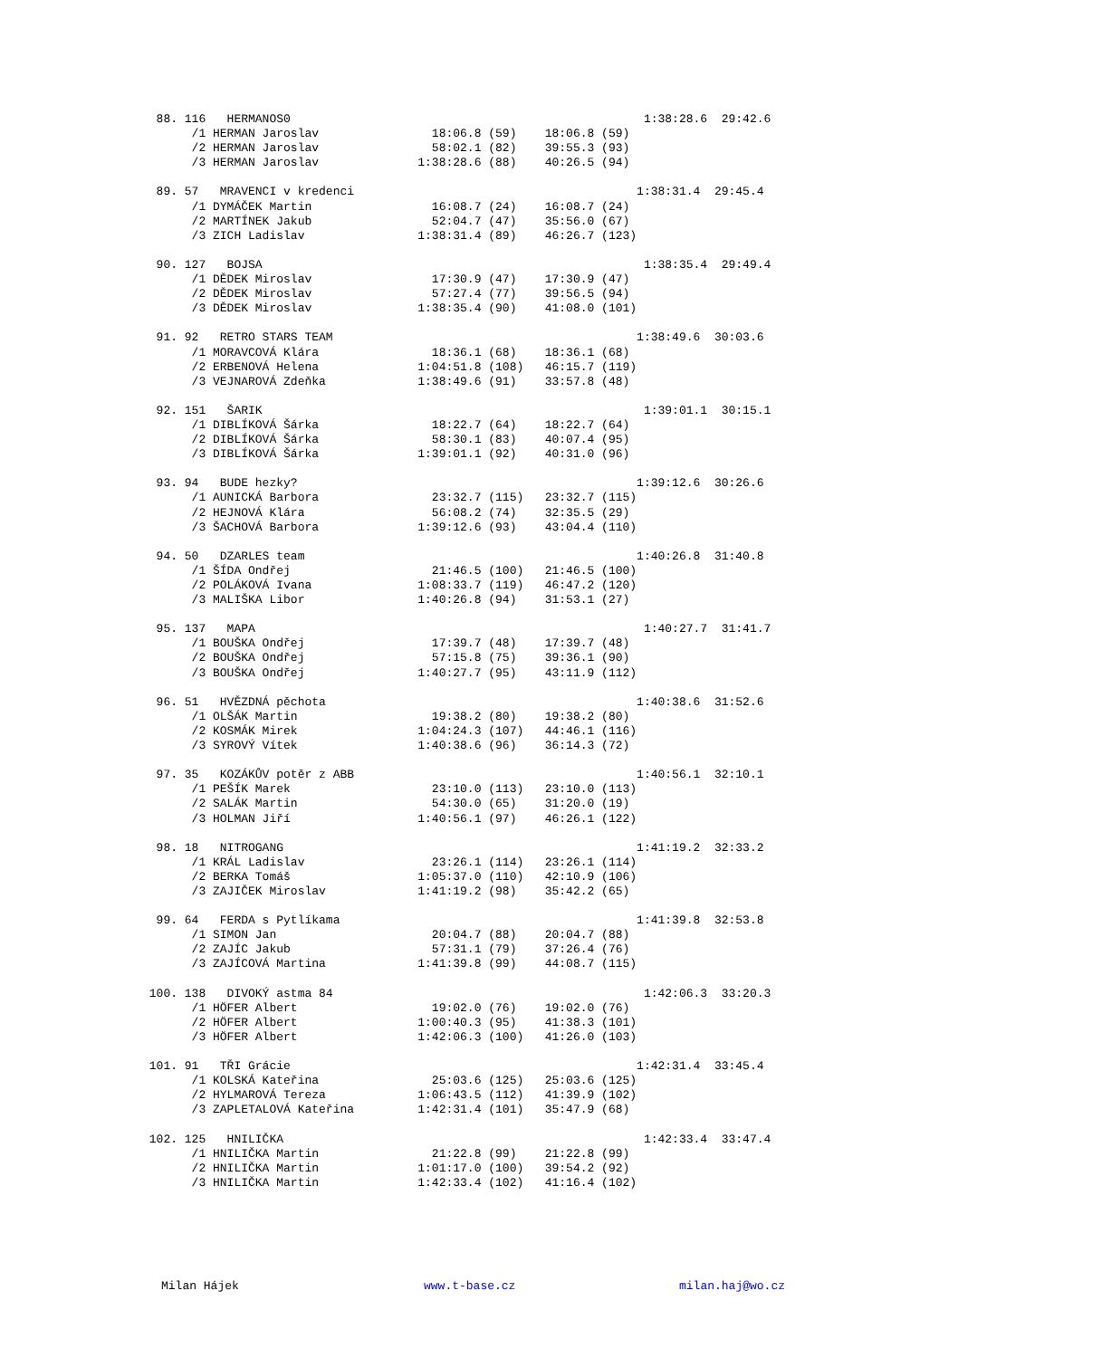88. 116   HERMANOS0                                                  1:38:28.6  29:42.6
       /1 HERMAN Jaroslav                18:06.8 (59)    18:06.8 (59)
       /2 HERMAN Jaroslav                58:02.1 (82)    39:55.3 (93)
       /3 HERMAN Jaroslav              1:38:28.6 (88)    40:26.5 (94)

  89. 57   MRAVENCI v kredenci                                        1:38:31.4  29:45.4
       /1 DYMÁČEK Martin                 16:08.7 (24)    16:08.7 (24)
       /2 MARTÍNEK Jakub                 52:04.7 (47)    35:56.0 (67)
       /3 ZICH Ladislav                1:38:31.4 (89)    46:26.7 (123)

  90. 127   BOJSA                                                      1:38:35.4  29:49.4
       /1 DĚDEK Miroslav                 17:30.9 (47)    17:30.9 (47)
       /2 DĚDEK Miroslav                 57:27.4 (77)    39:56.5 (94)
       /3 DĚDEK Miroslav               1:38:35.4 (90)    41:08.0 (101)

  91. 92   RETRO STARS TEAM                                           1:38:49.6  30:03.6
       /1 MORAVCOVÁ Klára                18:36.1 (68)    18:36.1 (68)
       /2 ERBENOVÁ Helena              1:04:51.8 (108)   46:15.7 (119)
       /3 VEJNAROVÁ Zdeňka             1:38:49.6 (91)    33:57.8 (48)

  92. 151   ŠARIK                                                      1:39:01.1  30:15.1
       /1 DIBLÍKOVÁ Šárka                18:22.7 (64)    18:22.7 (64)
       /2 DIBLÍKOVÁ Šárka                58:30.1 (83)    40:07.4 (95)
       /3 DIBLÍKOVÁ Šárka              1:39:01.1 (92)    40:31.0 (96)

  93. 94   BUDE hezky?                                                1:39:12.6  30:26.6
       /1 AUNICKÁ Barbora                23:32.7 (115)   23:32.7 (115)
       /2 HEJNOVÁ Klára                  56:08.2 (74)    32:35.5 (29)
       /3 ŠACHOVÁ Barbora              1:39:12.6 (93)    43:04.4 (110)

  94. 50   DZARLES team                                               1:40:26.8  31:40.8
       /1 ŠÍDA Ondřej                    21:46.5 (100)   21:46.5 (100)
       /2 POLÁKOVÁ Ivana               1:08:33.7 (119)   46:47.2 (120)
       /3 MALIŠKA Libor                1:40:26.8 (94)    31:53.1 (27)

  95. 137   MAPA                                                       1:40:27.7  31:41.7
       /1 BOUŠKA Ondřej                  17:39.7 (48)    17:39.7 (48)
       /2 BOUŠKA Ondřej                  57:15.8 (75)    39:36.1 (90)
       /3 BOUŠKA Ondřej                1:40:27.7 (95)    43:11.9 (112)

  96. 51   HVĚZDNÁ pěchota                                            1:40:38.6  31:52.6
       /1 OLŠÁK Martin                   19:38.2 (80)    19:38.2 (80)
       /2 KOSMÁK Mirek                 1:04:24.3 (107)   44:46.1 (116)
       /3 SYROVÝ Vítek                 1:40:38.6 (96)    36:14.3 (72)

  97. 35   KOZÁKŮV potěr z ABB                                        1:40:56.1  32:10.1
       /1 PEŠÍK Marek                    23:10.0 (113)   23:10.0 (113)
       /2 SALÁK Martin                   54:30.0 (65)    31:20.0 (19)
       /3 HOLMAN Jiří                  1:40:56.1 (97)    46:26.1 (122)

  98. 18   NITROGANG                                                  1:41:19.2  32:33.2
       /1 KRÁL Ladislav                  23:26.1 (114)   23:26.1 (114)
       /2 BERKA Tomáš                  1:05:37.0 (110)   42:10.9 (106)
       /3 ZAJIČEK Miroslav             1:41:19.2 (98)    35:42.2 (65)

  99. 64   FERDA s Pytlíkama                                          1:41:39.8  32:53.8
       /1 SIMON Jan                      20:04.7 (88)    20:04.7 (88)
       /2 ZAJÍC Jakub                    57:31.1 (79)    37:26.4 (76)
       /3 ZAJÍCOVÁ Martina             1:41:39.8 (99)    44:08.7 (115)

 100. 138   DIVOKÝ astma 84                                            1:42:06.3  33:20.3
       /1 HÖFER Albert                   19:02.0 (76)    19:02.0 (76)
       /2 HÖFER Albert                 1:00:40.3 (95)    41:38.3 (101)
       /3 HÖFER Albert                 1:42:06.3 (100)   41:26.0 (103)

 101. 91   TŘI Grácie                                                 1:42:31.4  33:45.4
       /1 KOLSKÁ Kateřina                25:03.6 (125)   25:03.6 (125)
       /2 HYLMAROVÁ Tereza             1:06:43.5 (112)   41:39.9 (102)
       /3 ZAPLETALOVÁ Kateřina         1:42:31.4 (101)   35:47.9 (68)

 102. 125   HNILIČKA                                                   1:42:33.4  33:47.4
       /1 HNILIČKA Martin                21:22.8 (99)    21:22.8 (99)
       /2 HNILIČKA Martin              1:01:17.0 (100)   39:54.2 (92)
       /3 HNILIČKA Martin              1:42:33.4 (102)   41:16.4 (102)
Milan Hájek www.t-base.cz milan.haj@wo.cz